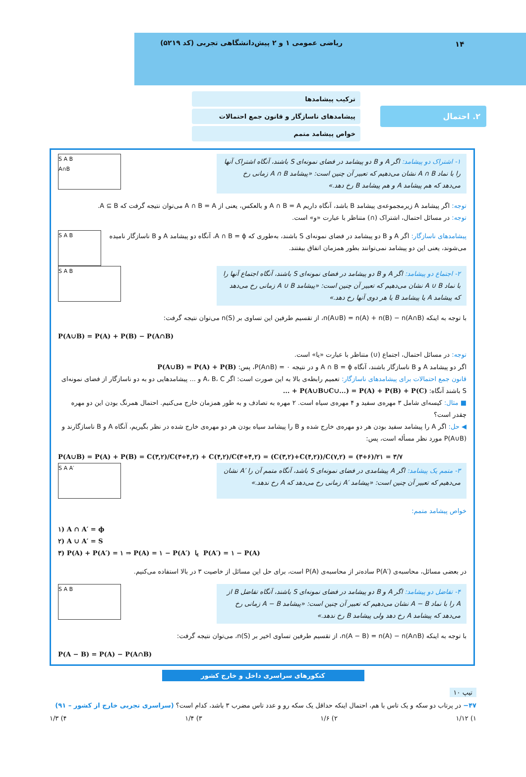ریاضی عمومی ۱ و ۲ پیش‌دانشگاهی تجربی (کد ۵۲۱۹)
۱۴
۲. احتمال
ترکیب پیشامدها
پیشامدهای ناسازگار و قانون جمع احتمالات
خواص پیشامد متمم
۱- اشتراک دو پیشامد: اگر A و B دو پیشامد در فضای نمونه‌ای S باشند، آنگاه اشتراک آنها را با نماد A ∩ B نشان می‌دهیم که تعبیر آن چنین است: «پیشامد A ∩ B زمانی رخ می‌دهد که هم پیشامد A و هم پیشامد B رخ دهد.»
S A B
A∩B
توجه: اگر پیشامد A زیرمجموعه‌ی پیشامد B باشد، آنگاه داریم A ∩ B = A و بالعکس، یعنی از A ∩ B = A می‌توان نتیجه گرفت که A ⊆ B.
توجه: در مسائل احتمال، اشتراک (∩) متناظر با عبارت «و» است.
پیشامدهای ناسازگار: اگر A و B دو پیشامد در فضای نمونه‌ای S باشند، به‌طوری که A ∩ B = ϕ، آنگاه دو پیشامد A و B ناسازگار نامیده می‌شوند، یعنی این دو پیشامد نمی‌توانند بطور همزمان اتفاق بیفتند.
S A B
۲- اجتماع دو پیشامد: اگر A و B دو پیشامد در فضای نمونه‌ای S باشند، آنگاه اجتماع آنها را با نماد A ∪ B نشان می‌دهیم که تعبیر آن چنین است: «پیشامد A ∪ B زمانی رخ می‌دهد که پیشامد A یا پیشامد B یا هر دوی آنها رخ دهد.»
S A B
با توجه به اینکه n(A∪B) = n(A) + n(B) − n(A∩B)، از تقسیم طرفین این تساوی بر n(S) می‌توان نتیجه گرفت:
P(A∪B) = P(A) + P(B) − P(A∩B)
توجه: در مسائل احتمال، اجتماع (∪) متناظر با عبارت «یا» است.
اگر دو پیشامد A و B ناسازگار باشند، آنگاه A ∩ B = ϕ و در نتیجه P(A∩B) = ۰، پس: P(A∪B) = P(A) + P(B)
قانون جمع احتمالات برای پیشامدهای ناسازگار: تعمیم رابطه‌ی بالا به این صورت است: اگر A، B، C و ... پیشامدهایی دو به دو ناسازگار از فضای نمونه‌ای S باشند آنگاه: P(A∪B∪C∪...) = P(A) + P(B) + P(C) + ...
■ مثال: کیسه‌ای شامل ۳ مهره‌ی سفید و ۴ مهره‌ی سیاه است. ۲ مهره به تصادف و به طور همزمان خارج می‌کنیم. احتمال همرنگ بودن این دو مهره چقدر است؟
◀ حل: اگر A را پیشامد سفید بودن هر دو مهره‌ی خارج شده و B را پیشامد سیاه بودن هر دو مهره‌ی خارج شده در نظر بگیریم، آنگاه A و B ناسازگارند و P(A∪B) مورد نظر مسأله است، پس:
P(A∪B) = P(A) + P(B) = C(۳,۲)/C(۳+۴,۲) + C(۴,۲)/C(۳+۴,۲) = (C(۳,۲)+C(۴,۲))/C(۷,۲) = (۳+۶)/۲۱ = ۳/۷
۳- متمم یک پیشامد: اگر A پیشامدی در فضای نمونه‌ای S باشد، آنگاه متمم آن را ′A نشان می‌دهیم که تعبیر آن چنین است: «پیشامد ′A زمانی رخ می‌دهد که A رخ ندهد.»
S A A′
خواص پیشامد متمم:
۱) A ∩ A′ = ϕ
۲) A ∪ A′ = S
۳) P(A) + P(A′) = ۱ ⇒ P(A) = ۱ − P(A′) یا P(A′) = ۱ − P(A)
در بعضی مسائل، محاسبه‌ی P(A′) ساده‌تر از محاسبه‌ی P(A) است، برای حل این مسائل از خاصیت ۳ در بالا استفاده می‌کنیم.
۴- تفاضل دو پیشامد: اگر A و B دو پیشامد در فضای نمونه‌ای S باشند، آنگاه تفاضل B از A را با نماد A − B نشان می‌دهیم که تعبیر آن چنین است: «پیشامد A − B زمانی رخ می‌دهد که پیشامد A رخ دهد ولی پیشامد B رخ ندهد.»
S A B
با توجه به اینکه n(A − B) = n(A) − n(A∩B)، از تقسیم طرفین تساوی اخیر بر n(S)، می‌توان نتیجه گرفت:
P(A − B) = P(A) − P(A∩B)
کنکورهای سراسری داخل و خارج کشور
تیپ ۱۰
۴۷− در پرتاب دو سکه و یک تاس با هم، احتمال اینکه حداقل یک سکه رو و عدد تاس مضرب ۳ باشد، کدام است؟ (سراسری تجربی خارج از کشور – ۹۱)
۱) ۱/۱۲ ۲) ۱/۶ ۳) ۱/۴ ۴) ۱/۳